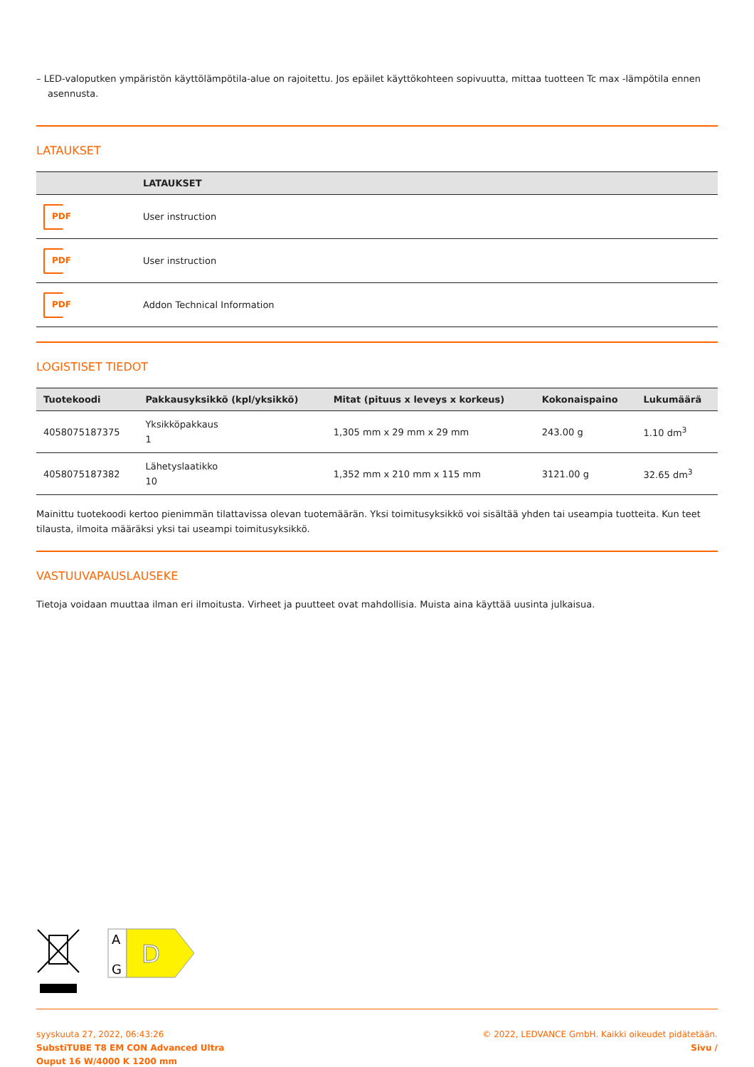– LED-valoputken ympäristön käyttölämpötila-alue on rajoitettu. Jos epäilet käyttökohteen sopivuutta, mittaa tuotteen Tc max -lämpötila ennen asennusta.
LATAUKSET
| | LATAUKSET |
| --- | --- |
| PDF | User instruction |
| PDF | User instruction |
| PDF | Addon Technical Information |
LOGISTISET TIEDOT
| Tuotekoodi | Pakkausyksikkö (kpl/yksikkö) | Mitat (pituus x leveys x korkeus) | Kokonaispaino | Lukumäärä |
| --- | --- | --- | --- | --- |
| 4058075187375 | Yksikköpakkaus 1 | 1,305 mm x 29 mm x 29 mm | 243.00 g | 1.10 dm<sup>3</sup> |
| 4058075187382 | Lähetyslaatikko 10 | 1,352 mm x 210 mm x 115 mm | 3121.00 g | 32.65 dm<sup>3</sup> |
Mainittu tuotekoodi kertoo pienimmän tilattavissa olevan tuotemäärän. Yksi toimitusyksikkö voi sisältää yhden tai useampia tuotteita. Kun teet tilausta, ilmoita määräksi yksi tai useampi toimitusyksikkö.
VASTUUVAPAUSLAUSEKE
Tietoja voidaan muuttaa ilman eri ilmoitusta. Virheet ja puutteet ovat mahdollisia. Muista aina käyttää uusinta julkaisua.
A
G
D
syyskuuta 27, 2022, 06:43:26
SubstiTUBE T8 EM CON Advanced Ultra
Ouput 16 W/4000 K 1200 mm
© 2022, LEDVANCE GmbH. Kaikki oikeudet pidätetään.
Sivu /